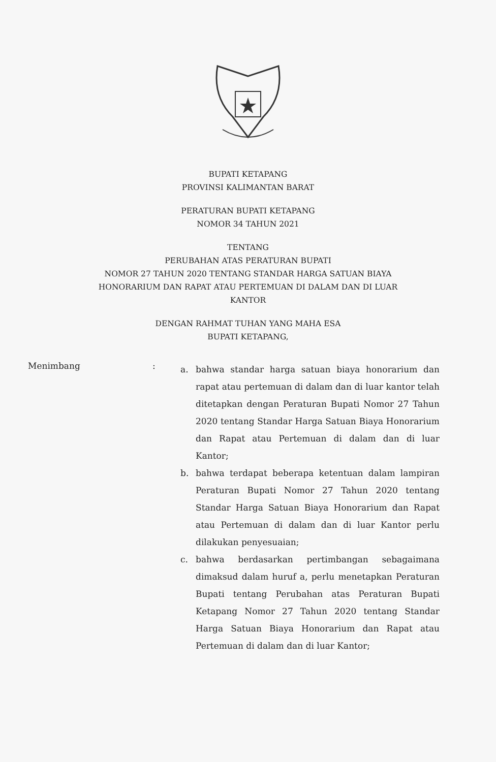BUPATI KETAPANG
PROVINSI KALIMANTAN BARAT
PERATURAN BUPATI KETAPANG
NOMOR 34 TAHUN 2021
TENTANG
PERUBAHAN ATAS PERATURAN BUPATI
NOMOR 27 TAHUN 2020 TENTANG STANDAR HARGA SATUAN BIAYA
HONORARIUM DAN RAPAT ATAU PERTEMUAN DI DALAM DAN DI LUAR
KANTOR
DENGAN RAHMAT TUHAN YANG MAHA ESA
BUPATI KETAPANG,
Menimbang :
a. bahwa standar harga satuan biaya honorarium dan rapat atau pertemuan di dalam dan di luar kantor telah ditetapkan dengan Peraturan Bupati Nomor 27 Tahun 2020 tentang Standar Harga Satuan Biaya Honorarium dan Rapat atau Pertemuan di dalam dan di luar Kantor;
b. bahwa terdapat beberapa ketentuan dalam lampiran Peraturan Bupati Nomor 27 Tahun 2020 tentang Standar Harga Satuan Biaya Honorarium dan Rapat atau Pertemuan di dalam dan di luar Kantor perlu dilakukan penyesuaian;
c. bahwa berdasarkan pertimbangan sebagaimana dimaksud dalam huruf a, perlu menetapkan Peraturan Bupati tentang Perubahan atas Peraturan Bupati Ketapang Nomor 27 Tahun 2020 tentang Standar Harga Satuan Biaya Honorarium dan Rapat atau Pertemuan di dalam dan di luar Kantor;